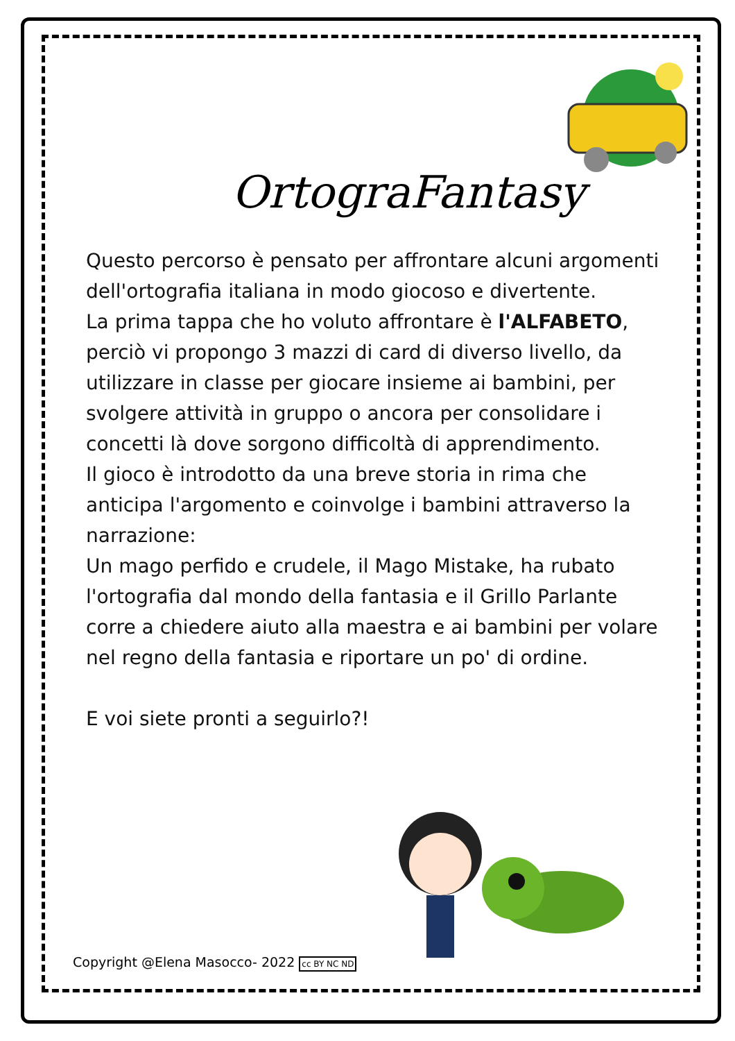OrtograFantasy
Questo percorso è pensato per affrontare alcuni argomenti dell'ortografia italiana in modo giocoso e divertente.
La prima tappa che ho voluto affrontare è l'ALFABETO, perciò vi propongo 3 mazzi di card di diverso livello, da utilizzare in classe per giocare insieme ai bambini, per svolgere attività in gruppo o ancora per consolidare i concetti là dove sorgono difficoltà di apprendimento.
Il gioco è introdotto da una breve storia in rima che anticipa l'argomento e coinvolge i bambini attraverso la narrazione:
Un mago perfido e crudele, il Mago Mistake, ha rubato l'ortografia dal mondo della fantasia e il Grillo Parlante corre a chiedere aiuto alla maestra e ai bambini per volare nel regno della fantasia e riportare un po' di ordine.
E voi siete pronti a seguirlo?!
Copyright @Elena Masocco- 2022 cc BY NC ND